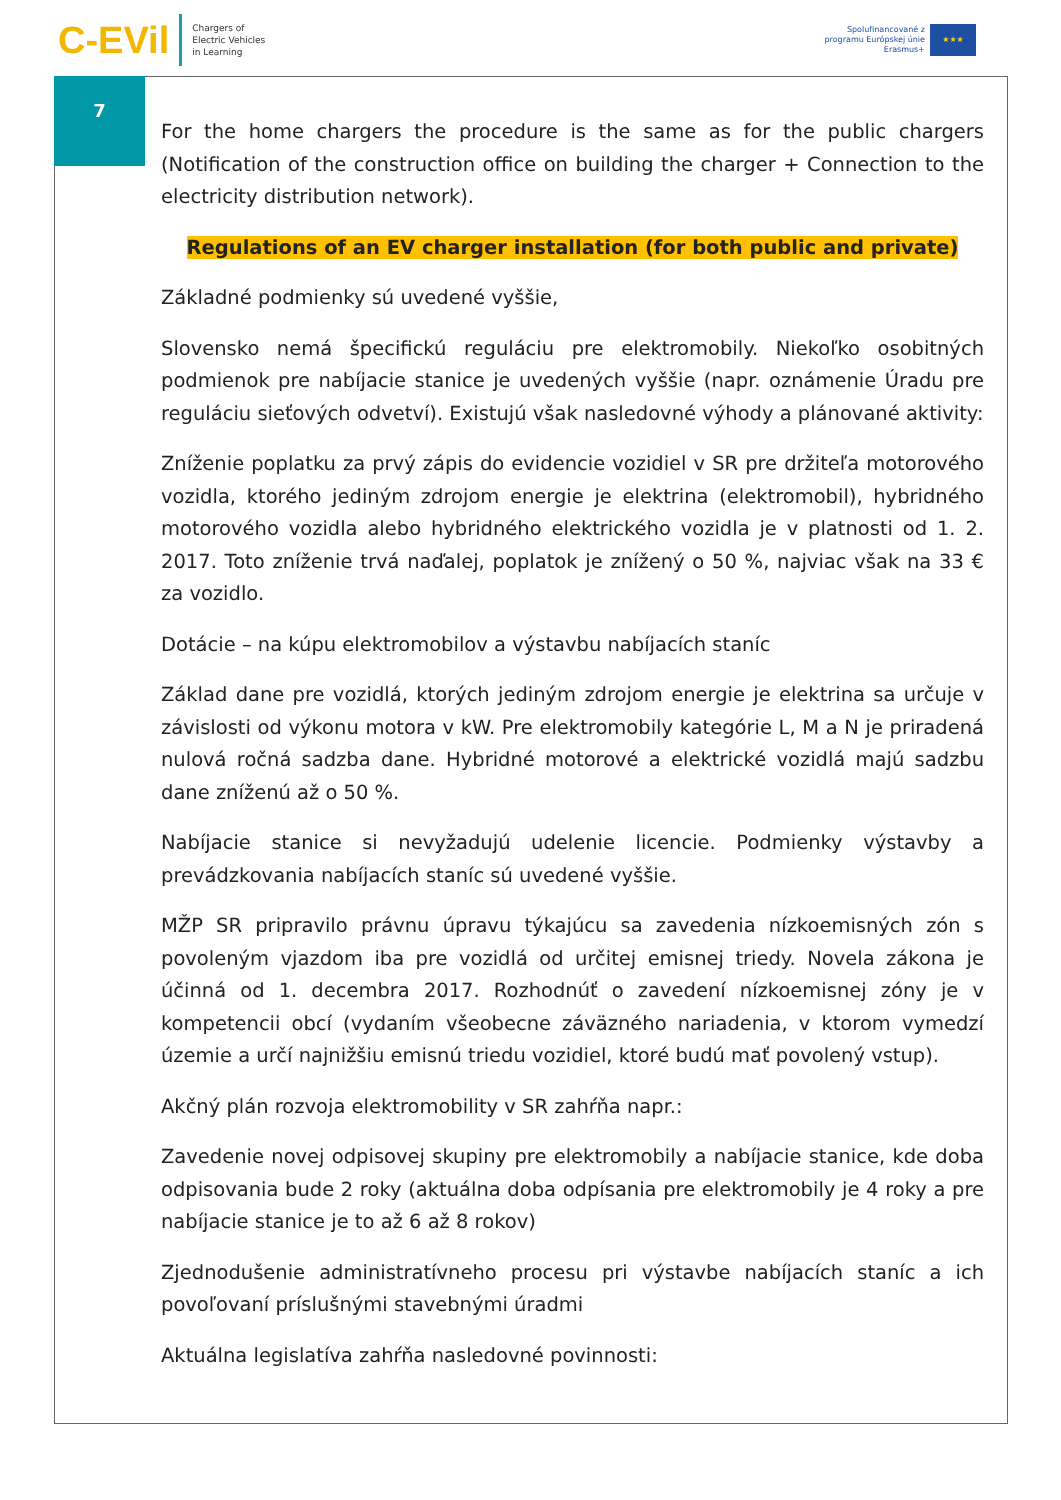C-EVil
Chargers of
Electric Vehicles
in Learning
Spolufinancované z
programu Európskej únie
Erasmus+
★★★
7
For the home chargers the procedure is the same as for the public chargers (Notification of the construction office on building the charger + Connection to the electricity distribution network).
Regulations of an EV charger installation (for both public and private)
Základné podmienky sú uvedené vyššie,
Slovensko nemá špecifickú reguláciu pre elektromobily. Niekoľko osobitných podmienok pre nabíjacie stanice je uvedených vyššie (napr. oznámenie Úradu pre reguláciu sieťových odvetví). Existujú však nasledovné výhody a plánované aktivity:
Zníženie poplatku za prvý zápis do evidencie vozidiel v SR pre držiteľa motorového vozidla, ktorého jediným zdrojom energie je elektrina (elektromobil), hybridného motorového vozidla alebo hybridného elektrického vozidla je v platnosti od 1. 2. 2017. Toto zníženie trvá naďalej, poplatok je znížený o 50 %, najviac však na 33 € za vozidlo.
Dotácie – na kúpu elektromobilov a výstavbu nabíjacích staníc
Základ dane pre vozidlá, ktorých jediným zdrojom energie je elektrina sa určuje v závislosti od výkonu motora v kW. Pre elektromobily kategórie L, M a N je priradená nulová ročná sadzba dane. Hybridné motorové a elektrické vozidlá majú sadzbu dane zníženú až o 50 %.
Nabíjacie stanice si nevyžadujú udelenie licencie. Podmienky výstavby a prevádzkovania nabíjacích staníc sú uvedené vyššie.
MŽP SR pripravilo právnu úpravu týkajúcu sa zavedenia nízkoemisných zón s povoleným vjazdom iba pre vozidlá od určitej emisnej triedy. Novela zákona je účinná od 1. decembra 2017. Rozhodnúť o zavedení nízkoemisnej zóny je v kompetencii obcí (vydaním všeobecne záväzného nariadenia, v ktorom vymedzí územie a určí najnižšiu emisnú triedu vozidiel, ktoré budú mať povolený vstup).
Akčný plán rozvoja elektromobility v SR zahŕňa napr.:
Zavedenie novej odpisovej skupiny pre elektromobily a nabíjacie stanice, kde doba odpisovania bude 2 roky (aktuálna doba odpísania pre elektromobily je 4 roky a pre nabíjacie stanice je to až 6 až 8 rokov)
Zjednodušenie administratívneho procesu pri výstavbe nabíjacích staníc a ich povoľovaní príslušnými stavebnými úradmi
Aktuálna legislatíva zahŕňa nasledovné povinnosti: